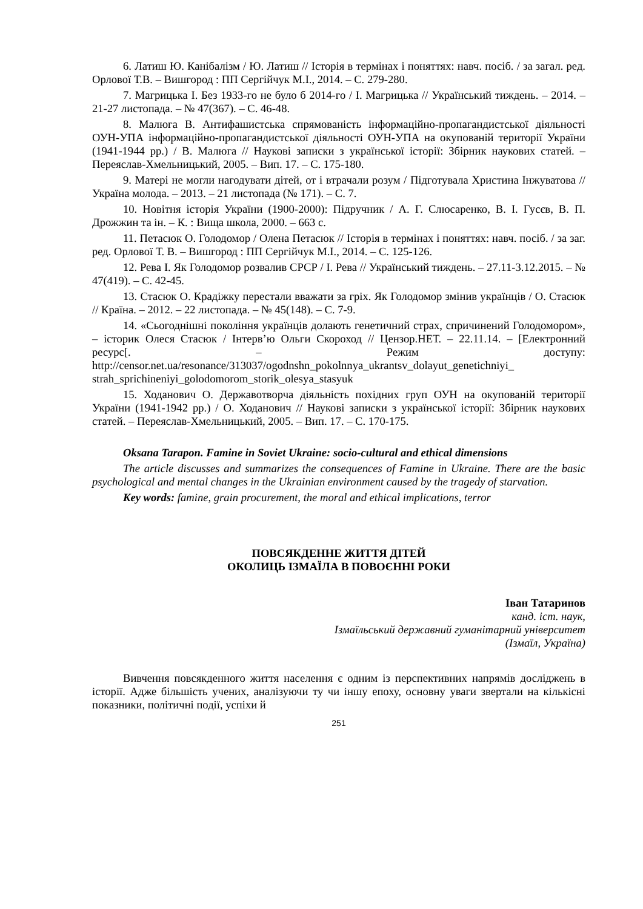6. Латиш Ю. Канібалізм / Ю. Латиш // Історія в термінах і поняттях: навч. посіб. / за загал. ред. Орлової Т.В. – Вишгород : ПП Сергійчук М.І., 2014. – С. 279-280.
7. Магрицька І. Без 1933-го не було б 2014-го / І. Магрицька // Український тиждень. – 2014. – 21-27 листопада. – № 47(367). – С. 46-48.
8. Малюга В. Антифашистська спрямованість інформаційно-пропагандистської діяльності ОУН-УПА інформаційно-пропагандистської діяльності ОУН-УПА на окупованій території України (1941-1944 рр.) / В. Малюга // Наукові записки з української історії: Збірник наукових статей. – Переяслав-Хмельницький, 2005. – Вип. 17. – С. 175-180.
9. Матері не могли нагодувати дітей, от і втрачали розум / Підготувала Христина Інжуватова // Україна молода. – 2013. – 21 листопада (№ 171). – С. 7.
10. Новітня історія України (1900-2000): Підручник / А. Г. Слюсаренко, В. І. Гусєв, В. П. Дрожжин та ін. – К. : Вища школа, 2000. – 663 с.
11. Петасюк О. Голодомор / Олена Петасюк // Історія в термінах і поняттях: навч. посіб. / за заг. ред. Орлової Т. В. – Вишгород : ПП Сергійчук М.І., 2014. – С. 125-126.
12. Рева І. Як Голодомор розвалив СРСР / І. Рева // Український тиждень. – 27.11-3.12.2015. – № 47(419). – С. 42-45.
13. Стасюк О. Крадіжку перестали вважати за гріх. Як Голодомор змінив українців / О. Стасюк // Країна. – 2012. – 22 листопада. – № 45(148). – С. 7-9.
14. «Сьогоднішні покоління українців долають генетичний страх, спричинений Голодомором», – історик Олеся Стасюк / Інтерв’ю Ольги Скороход // Цензор.НЕТ. – 22.11.14. – [Електронний ресурс[. – Режим доступу: http://censor.net.ua/resonance/313037/ogodnshn_pokolnnya_ukrantsv_dolayut_genetichniyi_ strah_sprichineniyi_golodomorom_storik_olesya_stasyuk
15. Ходанович О. Державотворча діяльність похідних груп ОУН на окупованій території України (1941-1942 рр.) / О. Ходанович // Наукові записки з української історії: Збірник наукових статей. – Переяслав-Хмельницький, 2005. – Вип. 17. – С. 170-175.
Oksana Tarapon. Famine in Soviet Ukraine: socio-cultural and ethical dimensions
The article discusses and summarizes the consequences of Famine in Ukraine. There are the basic psychological and mental changes in the Ukrainian environment caused by the tragedy of starvation.
Key words: famine, grain procurement, the moral and ethical implications, terror
ПОВСЯКДЕННЕ ЖИТТЯ ДІТЕЙ
ОКОЛИЦЬ ІЗМАЇЛА В ПОВОЄННІ РОКИ
Іван Татаринов
канд. іст. наук,
Ізмаїльський державний гуманітарний університет
(Ізмаїл, Україна)
Вивчення повсякденного життя населення є одним із перспективних напрямів досліджень в історії. Адже більшість учених, аналізуючи ту чи іншу епоху, основну уваги звертали на кількісні показники, політичні події, успіхи й
251